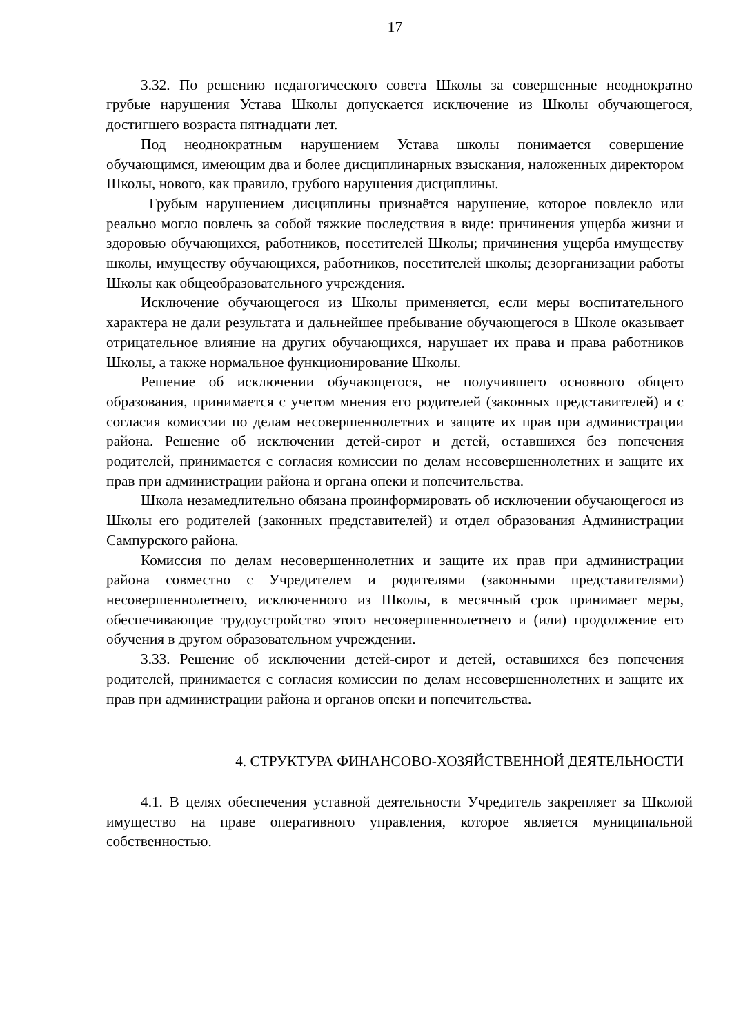17
3.32. По решению педагогического совета Школы за совершенные неоднократно грубые нарушения Устава Школы допускается исключение из Школы обучающегося, достигшего возраста пятнадцати лет.
Под неоднократным нарушением Устава школы понимается совершение обучающимся, имеющим два и более дисциплинарных взыскания, наложенных директором Школы, нового, как правило, грубого нарушения дисциплины.
Грубым нарушением дисциплины признаётся нарушение, которое повлекло или реально могло повлечь за собой тяжкие последствия в виде: причинения ущерба жизни и здоровью обучающихся, работников, посетителей Школы; причинения ущерба имуществу школы, имуществу обучающихся, работников, посетителей школы; дезорганизации работы Школы как общеобразовательного учреждения.
Исключение обучающегося из Школы применяется, если меры воспитательного характера не дали результата и дальнейшее пребывание обучающегося в Школе оказывает отрицательное влияние на других обучающихся, нарушает их права и права работников Школы, а также нормальное функционирование Школы.
Решение об исключении обучающегося, не получившего основного общего образования, принимается с учетом мнения его родителей (законных представителей) и с согласия комиссии по делам несовершеннолетних и защите их прав при администрации района. Решение об исключении детей-сирот и детей, оставшихся без попечения родителей, принимается с согласия комиссии по делам несовершеннолетних и защите их прав при администрации района и органа опеки и попечительства.
Школа незамедлительно обязана проинформировать об исключении обучающегося из Школы его родителей (законных представителей) и отдел образования Администрации Сампурского района.
Комиссия по делам несовершеннолетних и защите их прав при администрации района совместно с Учредителем и родителями (законными представителями) несовершеннолетнего, исключенного из Школы, в месячный срок принимает меры, обеспечивающие трудоустройство этого несовершеннолетнего и (или) продолжение его обучения в другом образовательном учреждении.
3.33. Решение об исключении детей-сирот и детей, оставшихся без попечения родителей, принимается с согласия комиссии по делам несовершеннолетних и защите их прав при администрации района и органов опеки и попечительства.
4. СТРУКТУРА ФИНАНСОВО-ХОЗЯЙСТВЕННОЙ ДЕЯТЕЛЬНОСТИ
4.1. В целях обеспечения уставной деятельности Учредитель закрепляет за Школой имущество на праве оперативного управления, которое является муниципальной собственностью.